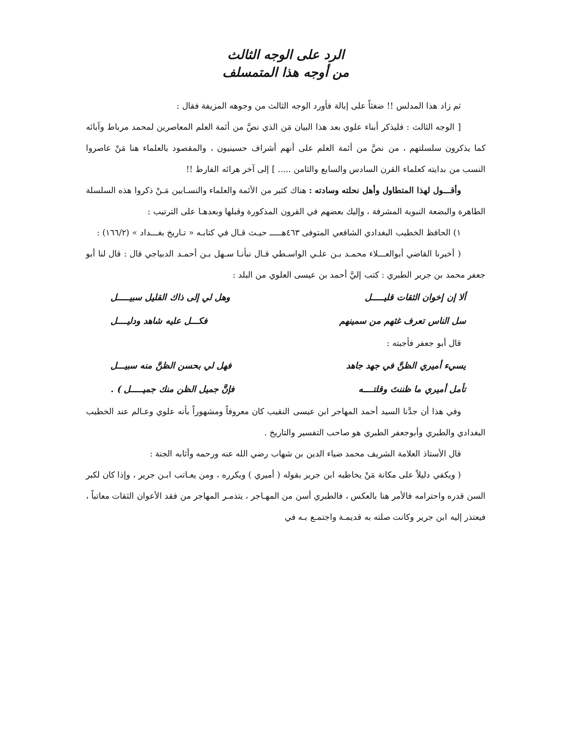الرد على الوجه الثالث
من أوجه هذا المتمسلف
ثم زاد هذا المدلس !! ضغثاً على إبالة فأورد الوجه الثالث من وجوهه المزيفة فقال :
[ الوجه الثالث : فليذكر أبناء علوي بعد هذا البيان مَن الذي نصَّ من أئمة العلم المعاصرين لمحمد مرباط وآبائه كما يذكرون سلسلتهم ، من نصَّ من أئمة العلم على أنهم أشراف حسينيون ، والمقصود بالعلماء هنا مَنْ عاصروا النسب من بدايته كعلماء القرن السادس والسابع والثامن ..... ] إلى آخر هرائه الفارط !!
وأقـــول لهذا المتطاول وأهل نحلته وسادته : هناك كثير من الأئمة والعلماء والنسـابين مَـنْ ذكروا هذه السلسلة الطاهرة والبضعة النبوية المشرفة ، وإليك بعضهم في القرون المذكورة وقبلها وبعدهـا على الترتيب :
١) الحافظ الخطيب البغدادي الشافعي المتوفى ٤٦٣هـــــ حيـث قـال في كتابـه « تـاريخ بغـــداد » (١٦٦/٢) :
( أخبرنا القاضي أبوالعـــلاء محمـد بـن علـي الواسـطي قـال نبأنـا سـهل بـن أحمـد الدبياجي قال : قال لنا أبو جعفر محمد بن جرير الطبري : كتب إليَّ أحمد بن عيسى العلوي من البلد :
ألا إن إخوان الثقات قليـــــل وهل لي إلى ذاك القليل سبيـــــل
سل الناس تعرف غثهم من سمينهم فكـــل عليه شاهد ودليــــل
قال أبو جعفر فأجبته :
يسيء أميري الظنَّ في جهد جاهد فهل لي بحسن الظنَّ منه سبيـــل
تأمل أميري ما ظننتَ وقلتــــه فإنَّ جميل الظن منك جميـــــل ) .
وفي هذا أن جدَّنا السيد أحمد المهاجر ابن عيسى النقيب كان معروفاً ومشهوراً بأنه علوي وعـالم عند الخطيب البغدادي والطبري وأبوجعفر الطبري هو صاحب التفسير والتاريخ .
قال الأستاذ العلامة الشريف محمد ضياء الدين بن شهاب رضي الله عنه ورحمه وأثابه الجنة :
( ويكفي دليلاً على مكانة مَنْ يخاطبه ابن جرير بقوله ( أميري ) ويكرره ، ومن يعـاتب ابـن جرير ، وإذا كان لكبر السن قدره واحترامه فالأمر هنا بالعكس ، فالطبري أسن من المهـاجر ، يتذمـر المهاجر من فقد الأعوان الثقات معاتباً ، فيعتذر إليه ابن جرير وكانت صلته به قديمـة واجتمـع بـه في